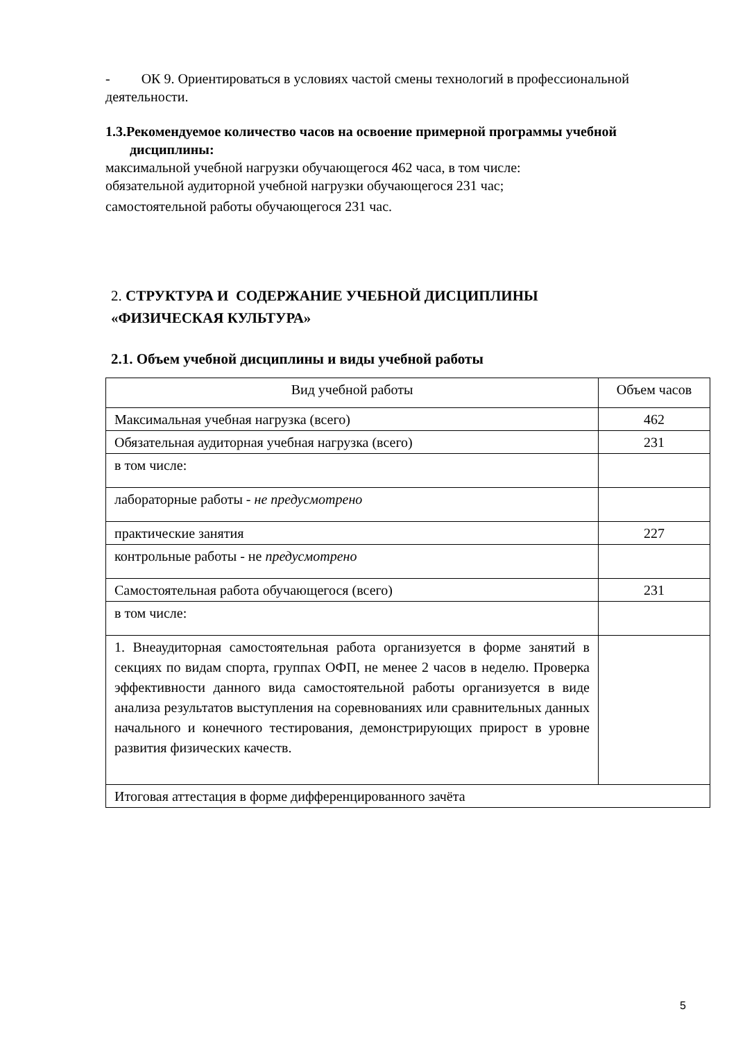- ОК 9. Ориентироваться в условиях частой смены технологий в профессиональной деятельности.
1.3.Рекомендуемое количество часов на освоение примерной программы учебной
дисциплины:
максимальной учебной нагрузки обучающегося 462 часа, в том числе:
обязательной аудиторной учебной нагрузки обучающегося 231 час;
самостоятельной работы обучающегося 231 час.
2. СТРУКТУРА И СОДЕРЖАНИЕ УЧЕБНОЙ ДИСЦИПЛИНЫ
«ФИЗИЧЕСКАЯ КУЛЬТУРА»
2.1. Объем учебной дисциплины и виды учебной работы
| Вид учебной работы | Объем часов |
| Максимальная учебная нагрузка (всего) | 462 |
| Обязательная аудиторная учебная нагрузка (всего) | 231 |
| в том числе: | |
| лабораторные работы - не предусмотрено | |
| практические занятия | 227 |
| контрольные работы - не предусмотрено | |
| Самостоятельная работа обучающегося (всего) | 231 |
| в том числе: | |
| 1. Внеаудиторная самостоятельная работа организуется в форме занятий в секциях по видам спорта, группах ОФП, не менее 2 часов в неделю. Проверка эффективности данного вида самостоятельной работы организуется в виде анализа результатов выступления на соревнованиях или сравнительных данных начального и конечного тестирования, демонстрирующих прирост в уровне развития физических качеств. | |
| Итоговая аттестация в форме дифференцированного зачёта | |
5